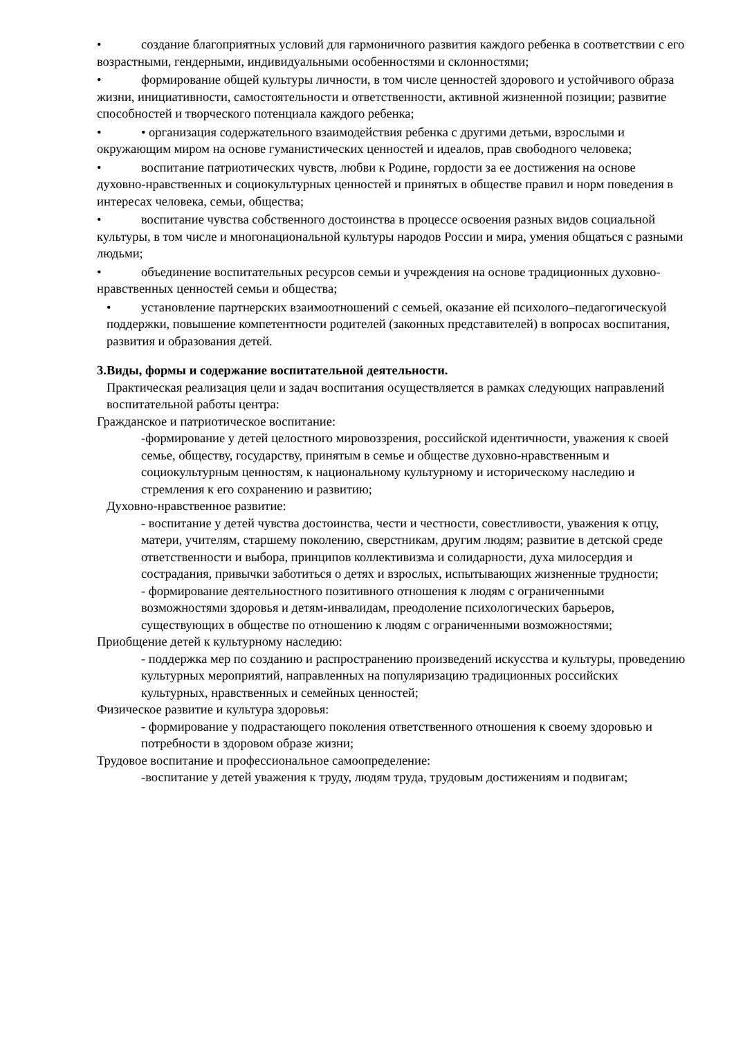• создание благоприятных условий для гармоничного развития каждого ребенка в соответствии с его возрастными, гендерными, индивидуальными особенностями и склонностями;
• формирование общей культуры личности, в том числе ценностей здорового и устойчивого образа жизни, инициативности, самостоятельности и ответственности, активной жизненной позиции; развитие способностей и творческого потенциала каждого ребенка;
• • организация содержательного взаимодействия ребенка с другими детьми, взрослыми и окружающим миром на основе гуманистических ценностей и идеалов, прав свободного человека;
• воспитание патриотических чувств, любви к Родине, гордости за ее достижения на основе духовно-нравственных и социокультурных ценностей и принятых в обществе правил и норм поведения в интересах человека, семьи, общества;
• воспитание чувства собственного достоинства в процессе освоения разных видов социальной культуры, в том числе и многонациональной культуры народов России и мира, умения общаться с разными людьми;
• объединение воспитательных ресурсов семьи и учреждения на основе традиционных духовно-нравственных ценностей семьи и общества;
• установление партнерских взаимоотношений с семьей, оказание ей психолого–педагогическуой поддержки, повышение компетентности родителей (законных представителей) в вопросах воспитания, развития и образования детей.
3.Виды, формы и содержание воспитательной деятельности.
Практическая реализация цели и задач воспитания осуществляется в рамках следующих направлений воспитательной работы центра:
Гражданское и патриотическое воспитание:
-формирование у детей целостного мировоззрения, российской идентичности, уважения к своей семье, обществу, государству, принятым в семье и обществе духовно-нравственным и социокультурным ценностям, к национальному культурному и историческому наследию и стремления к его сохранению и развитию;
Духовно-нравственное развитие:
- воспитание у детей чувства достоинства, чести и честности, совестливости, уважения к отцу, матери, учителям, старшему поколению, сверстникам, другим людям; развитие в детской среде ответственности и выбора, принципов коллективизма и солидарности, духа милосердия и сострадания, привычки заботиться о детях и взрослых, испытывающих жизненные трудности;
- формирование деятельностного позитивного отношения к людям с ограниченными возможностями здоровья и детям-инвалидам, преодоление психологических барьеров, существующих в обществе по отношению к людям с ограниченными возможностями;
Приобщение детей к культурному наследию:
- поддержка мер по созданию и распространению произведений искусства и культуры, проведению культурных мероприятий, направленных на популяризацию традиционных российских культурных, нравственных и семейных ценностей;
Физическое развитие и культура здоровья:
- формирование у подрастающего поколения ответственного отношения к своему здоровью и потребности в здоровом образе жизни;
Трудовое воспитание и профессиональное самоопределение:
-воспитание у детей уважения к труду, людям труда, трудовым достижениям и подвигам;